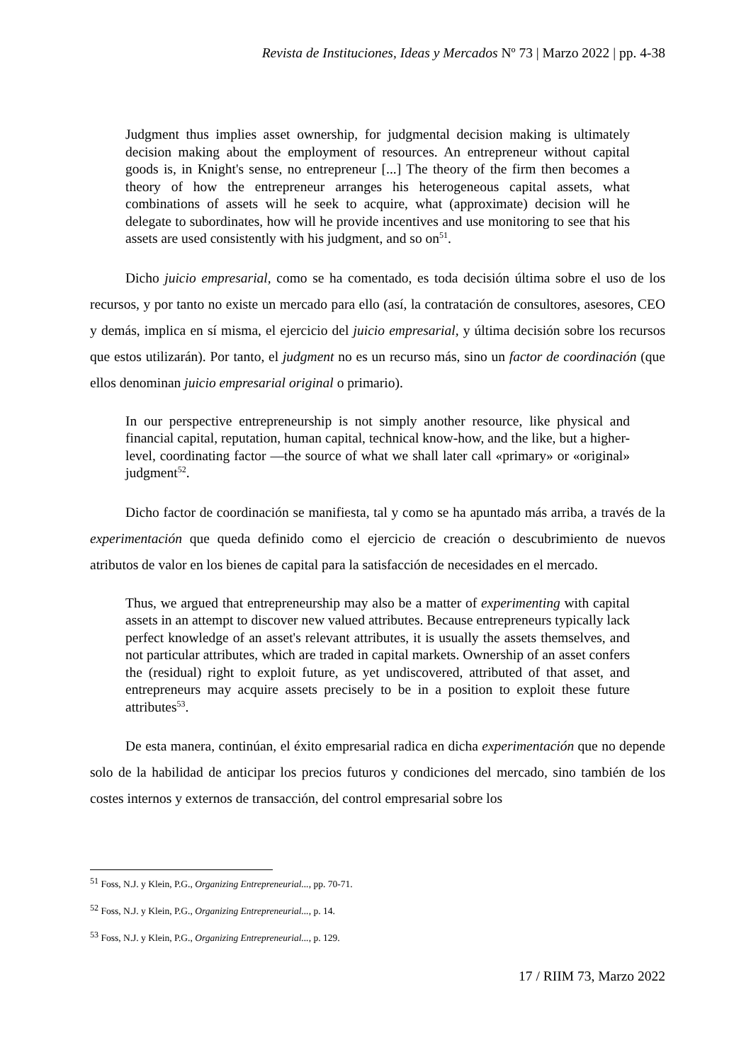Revista de Instituciones, Ideas y Mercados Nº 73 | Marzo 2022 | pp. 4-38
Judgment thus implies asset ownership, for judgmental decision making is ultimately decision making about the employment of resources. An entrepreneur without capital goods is, in Knight's sense, no entrepreneur [...] The theory of the firm then becomes a theory of how the entrepreneur arranges his heterogeneous capital assets, what combinations of assets will he seek to acquire, what (approximate) decision will he delegate to subordinates, how will he provide incentives and use monitoring to see that his assets are used consistently with his judgment, and so on<sup>51</sup>.
Dicho juicio empresarial, como se ha comentado, es toda decisión última sobre el uso de los recursos, y por tanto no existe un mercado para ello (así, la contratación de consultores, asesores, CEO y demás, implica en sí misma, el ejercicio del juicio empresarial, y última decisión sobre los recursos que estos utilizarán). Por tanto, el judgment no es un recurso más, sino un factor de coordinación (que ellos denominan juicio empresarial original o primario).
In our perspective entrepreneurship is not simply another resource, like physical and financial capital, reputation, human capital, technical know-how, and the like, but a higher-level, coordinating factor —the source of what we shall later call «primary» or «original» judgment<sup>52</sup>.
Dicho factor de coordinación se manifiesta, tal y como se ha apuntado más arriba, a través de la experimentación que queda definido como el ejercicio de creación o descubrimiento de nuevos atributos de valor en los bienes de capital para la satisfacción de necesidades en el mercado.
Thus, we argued that entrepreneurship may also be a matter of experimenting with capital assets in an attempt to discover new valued attributes. Because entrepreneurs typically lack perfect knowledge of an asset's relevant attributes, it is usually the assets themselves, and not particular attributes, which are traded in capital markets. Ownership of an asset confers the (residual) right to exploit future, as yet undiscovered, attributed of that asset, and entrepreneurs may acquire assets precisely to be in a position to exploit these future attributes<sup>53</sup>.
De esta manera, continúan, el éxito empresarial radica en dicha experimentación que no depende solo de la habilidad de anticipar los precios futuros y condiciones del mercado, sino también de los costes internos y externos de transacción, del control empresarial sobre los
<sup>51</sup> Foss, N.J. y Klein, P.G., Organizing Entrepreneurial..., pp. 70-71.
<sup>52</sup> Foss, N.J. y Klein, P.G., Organizing Entrepreneurial..., p. 14.
<sup>53</sup> Foss, N.J. y Klein, P.G., Organizing Entrepreneurial..., p. 129.
17 / RIIM 73, Marzo 2022